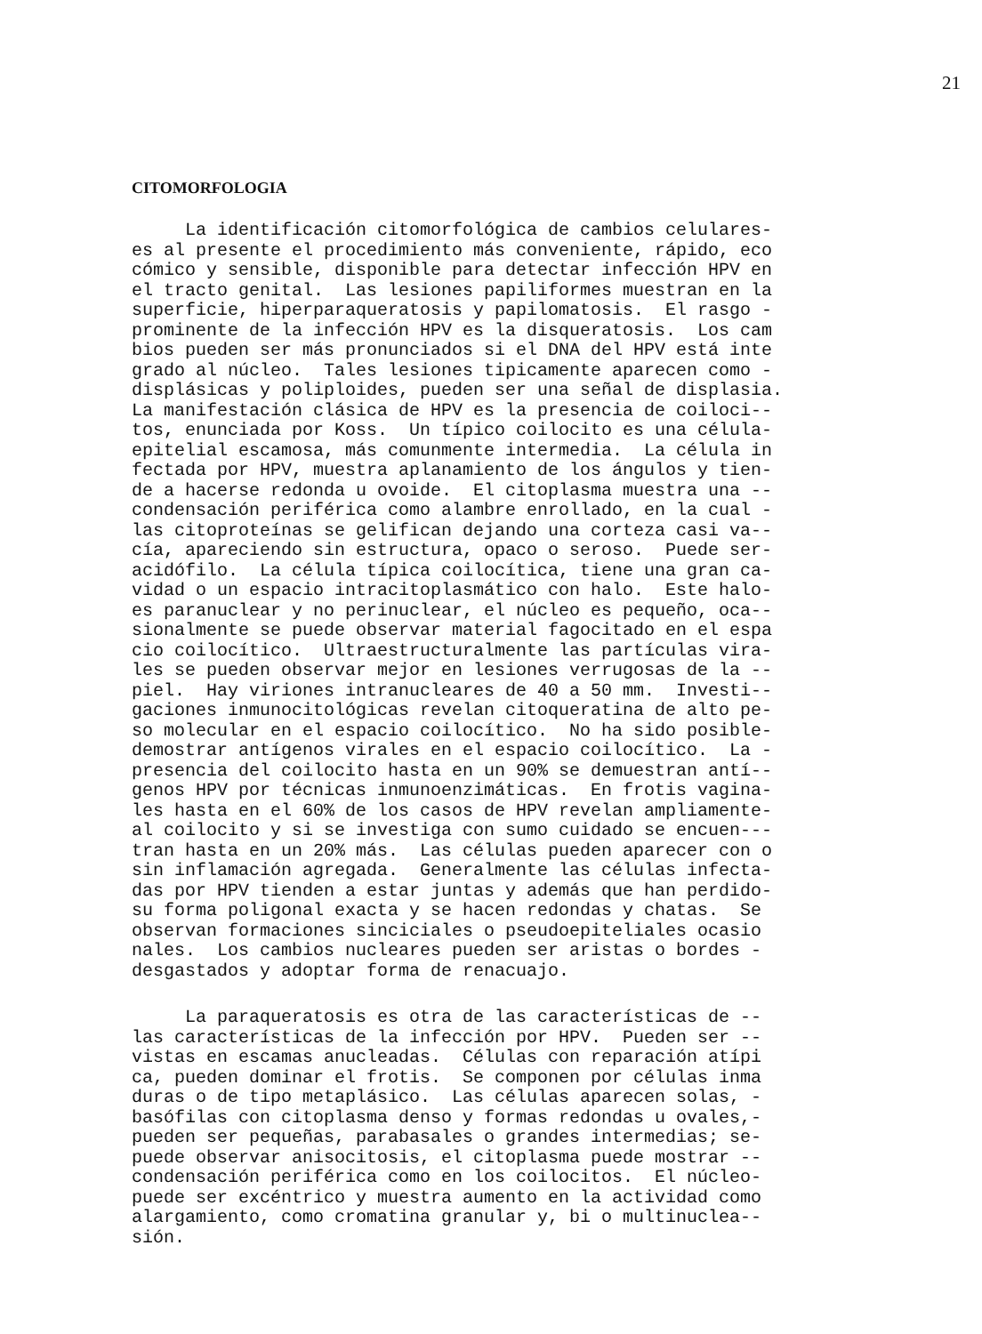21
CITOMORFOLOGIA
La identificación citomorfológica de cambios celulares- es al presente el procedimiento más conveniente, rápido, eco cómico y sensible, disponible para detectar infección HPV en el tracto genital. Las lesiones papiliformes muestran en la superficie, hiperparaqueratosis y papilomatosis. El rasgo - prominente de la infección HPV es la disqueratosis. Los cam bios pueden ser más pronunciados si el DNA del HPV está inte grado al núcleo. Tales lesiones tipicamente aparecen como - displásicas y poliploides, pueden ser una señal de displasia. La manifestación clásica de HPV es la presencia de coiloci-- tos, enunciada por Koss. Un típico coilocito es una célula- epitelial escamosa, más comunmente intermedia. La célula in fectada por HPV, muestra aplanamiento de los ángulos y tien- de a hacerse redonda u ovoide. El citoplasma muestra una -- condensación periférica como alambre enrollado, en la cual - las citoproteínas se gelifican dejando una corteza casi va-- cía, apareciendo sin estructura, opaco o seroso. Puede ser- acidófilo. La célula típica coilocítica, tiene una gran ca- vidad o un espacio intracitoplasmático con halo. Este halo- es paranuclear y no perinuclear, el núcleo es pequeño, oca-- sionalmente se puede observar material fagocitado en el espa cio coilocítico. Ultraestructuralmente las partículas vira- les se pueden observar mejor en lesiones verrugosas de la -- piel. Hay viriones intranucleares de 40 a 50 mm. Investi-- gaciones inmunocitológicas revelan citoqueratina de alto pe- so molecular en el espacio coilocítico. No ha sido posible- demostrar antígenos virales en el espacio coilocítico. La - presencia del coilocito hasta en un 90% se demuestran antí-- genos HPV por técnicas inmunoenzimáticas. En frotis vagina- les hasta en el 60% de los casos de HPV revelan ampliamente- al coilocito y si se investiga con sumo cuidado se encuen--- tran hasta en un 20% más. Las células pueden aparecer con o sin inflamación agregada. Generalmente las células infecta- das por HPV tienden a estar juntas y además que han perdido- su forma poligonal exacta y se hacen redondas y chatas. Se observan formaciones sinciciales o pseudoepiteliales ocasio nales. Los cambios nucleares pueden ser aristas o bordes - desgastados y adoptar forma de renacuajo.
La paraqueratosis es otra de las características de -- las características de la infección por HPV. Pueden ser -- vistas en escamas anucleadas. Células con reparación atípi ca, pueden dominar el frotis. Se componen por células inma duras o de tipo metaplásico. Las células aparecen solas, - basófilas con citoplasma denso y formas redondas u ovales,- pueden ser pequeñas, parabasales o grandes intermedias; se- puede observar anisocitosis, el citoplasma puede mostrar -- condensación periférica como en los coilocitos. El núcleo- puede ser excéntrico y muestra aumento en la actividad como alargamiento, como cromatina granular y, bi o multinuclea-- sión.